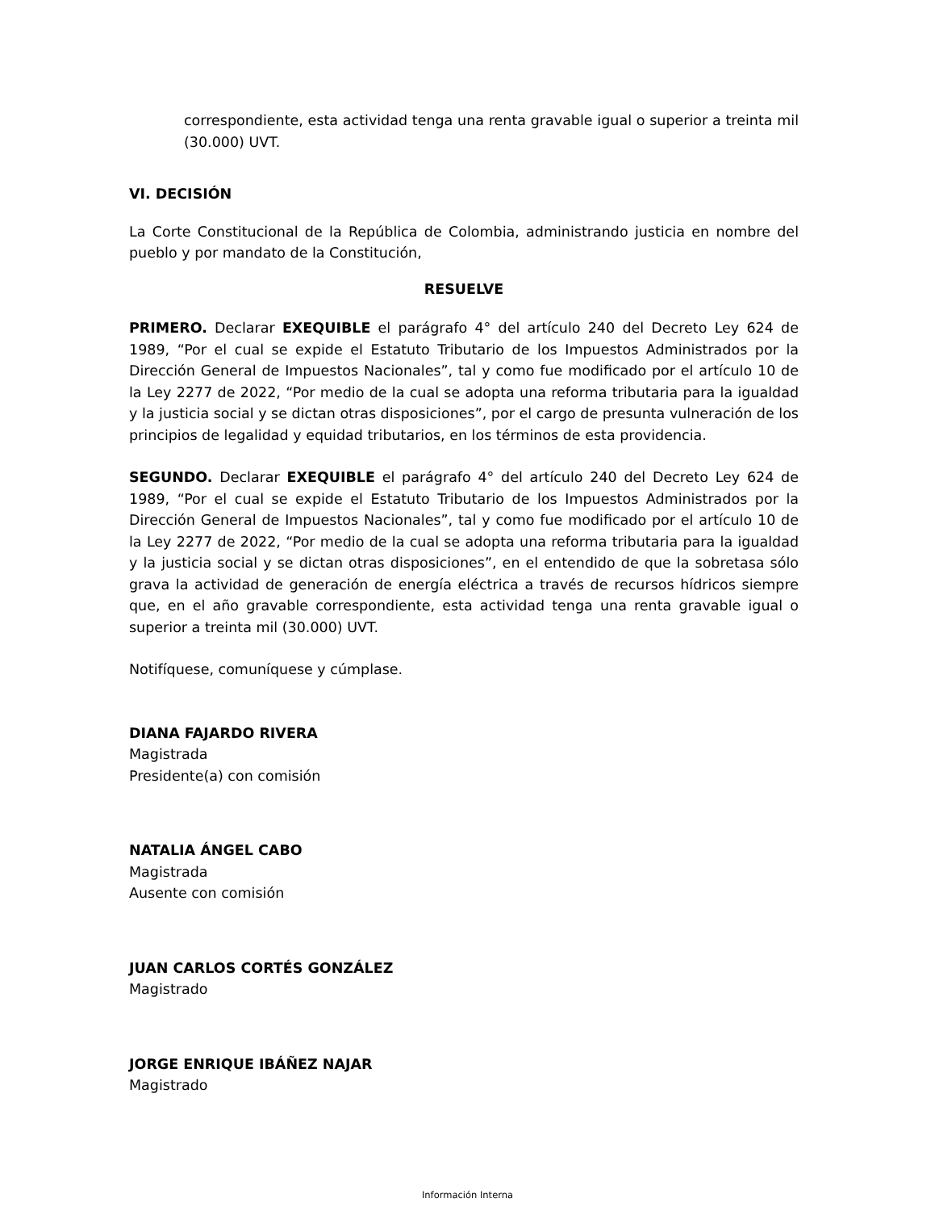correspondiente, esta actividad tenga una renta gravable igual o superior a treinta mil (30.000) UVT.
VI. DECISIÓN
La Corte Constitucional de la República de Colombia, administrando justicia en nombre del pueblo y por mandato de la Constitución,
RESUELVE
PRIMERO. Declarar EXEQUIBLE el parágrafo 4° del artículo 240 del Decreto Ley 624 de 1989, “Por el cual se expide el Estatuto Tributario de los Impuestos Administrados por la Dirección General de Impuestos Nacionales”, tal y como fue modificado por el artículo 10 de la Ley 2277 de 2022, “Por medio de la cual se adopta una reforma tributaria para la igualdad y la justicia social y se dictan otras disposiciones”, por el cargo de presunta vulneración de los principios de legalidad y equidad tributarios, en los términos de esta providencia.
SEGUNDO. Declarar EXEQUIBLE el parágrafo 4° del artículo 240 del Decreto Ley 624 de 1989, “Por el cual se expide el Estatuto Tributario de los Impuestos Administrados por la Dirección General de Impuestos Nacionales”, tal y como fue modificado por el artículo 10 de la Ley 2277 de 2022, “Por medio de la cual se adopta una reforma tributaria para la igualdad y la justicia social y se dictan otras disposiciones”, en el entendido de que la sobretasa sólo grava la actividad de generación de energía eléctrica a través de recursos hídricos siempre que, en el año gravable correspondiente, esta actividad tenga una renta gravable igual o superior a treinta mil (30.000) UVT.
Notifíquese, comuníquese y cúmplase.
DIANA FAJARDO RIVERA
Magistrada
Presidente(a) con comisión
NATALIA ÁNGEL CABO
Magistrada
Ausente con comisión
JUAN CARLOS CORTÉS GONZÁLEZ
Magistrado
JORGE ENRIQUE IBÁÑEZ NAJAR
Magistrado
Información Interna